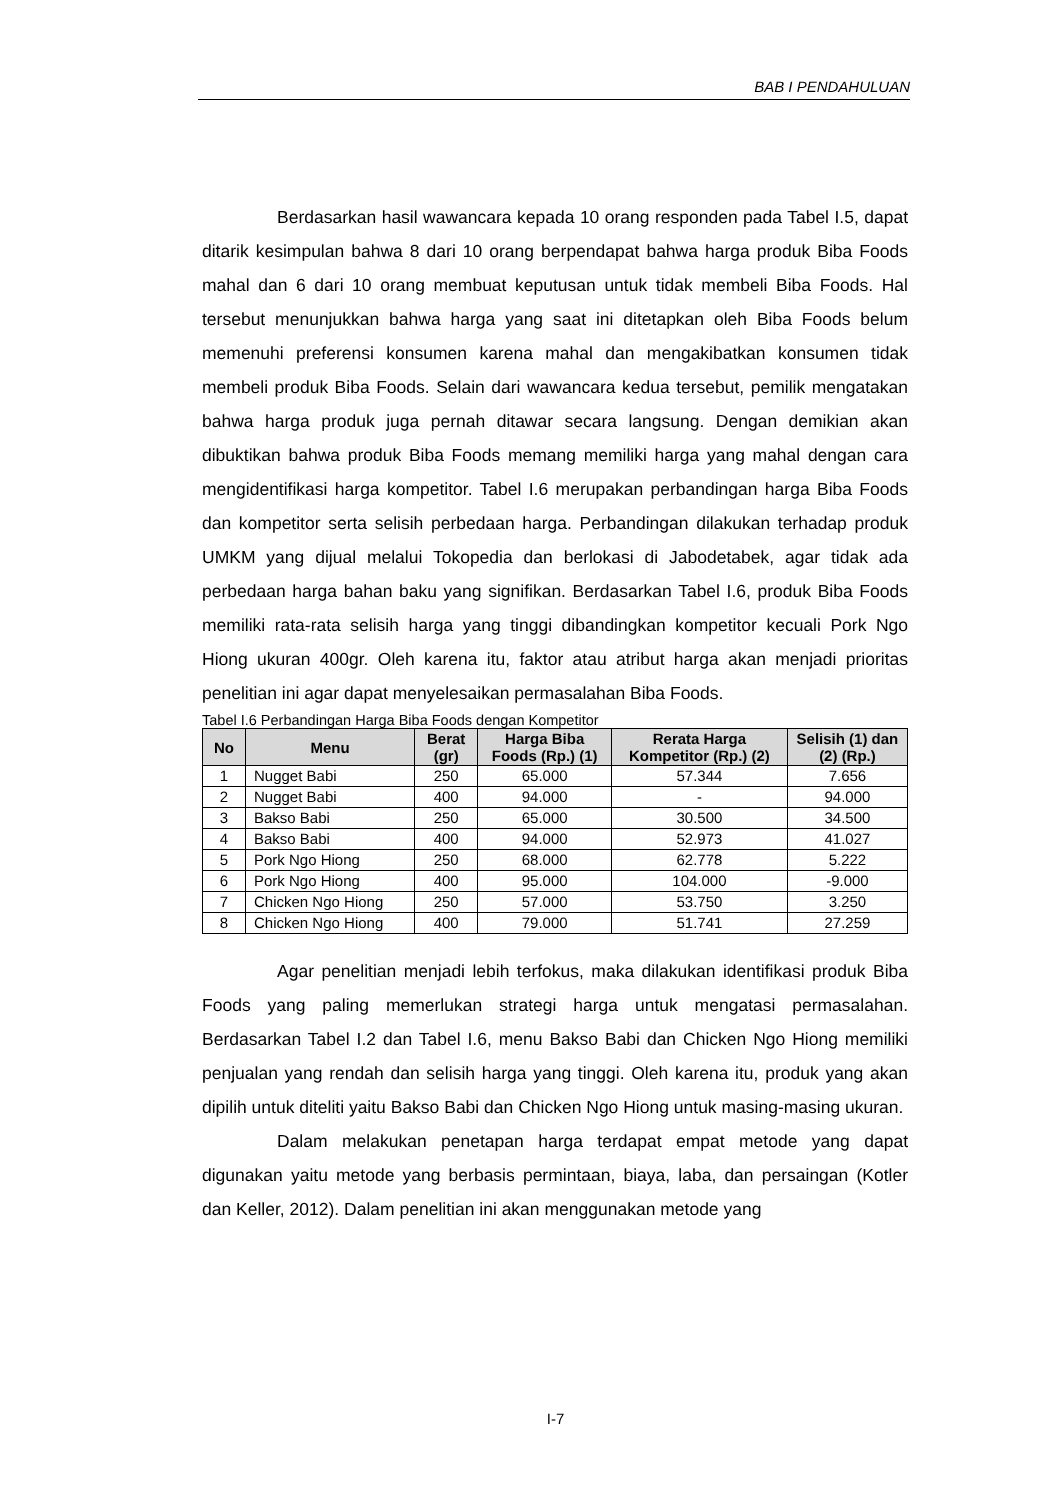BAB I PENDAHULUAN
Berdasarkan hasil wawancara kepada 10 orang responden pada Tabel I.5, dapat ditarik kesimpulan bahwa 8 dari 10 orang berpendapat bahwa harga produk Biba Foods mahal dan 6 dari 10 orang membuat keputusan untuk tidak membeli Biba Foods. Hal tersebut menunjukkan bahwa harga yang saat ini ditetapkan oleh Biba Foods belum memenuhi preferensi konsumen karena mahal dan mengakibatkan konsumen tidak membeli produk Biba Foods. Selain dari wawancara kedua tersebut, pemilik mengatakan bahwa harga produk juga pernah ditawar secara langsung. Dengan demikian akan dibuktikan bahwa produk Biba Foods memang memiliki harga yang mahal dengan cara mengidentifikasi harga kompetitor. Tabel I.6 merupakan perbandingan harga Biba Foods dan kompetitor serta selisih perbedaan harga. Perbandingan dilakukan terhadap produk UMKM yang dijual melalui Tokopedia dan berlokasi di Jabodetabek, agar tidak ada perbedaan harga bahan baku yang signifikan. Berdasarkan Tabel I.6, produk Biba Foods memiliki rata-rata selisih harga yang tinggi dibandingkan kompetitor kecuali Pork Ngo Hiong ukuran 400gr. Oleh karena itu, faktor atau atribut harga akan menjadi prioritas penelitian ini agar dapat menyelesaikan permasalahan Biba Foods.
Tabel I.6 Perbandingan Harga Biba Foods dengan Kompetitor
| No | Menu | Berat (gr) | Harga Biba Foods (Rp.) (1) | Rerata Harga Kompetitor (Rp.) (2) | Selisih (1) dan (2) (Rp.) |
| --- | --- | --- | --- | --- | --- |
| 1 | Nugget Babi | 250 | 65.000 | 57.344 | 7.656 |
| 2 | Nugget Babi | 400 | 94.000 | - | 94.000 |
| 3 | Bakso Babi | 250 | 65.000 | 30.500 | 34.500 |
| 4 | Bakso Babi | 400 | 94.000 | 52.973 | 41.027 |
| 5 | Pork Ngo Hiong | 250 | 68.000 | 62.778 | 5.222 |
| 6 | Pork Ngo Hiong | 400 | 95.000 | 104.000 | -9.000 |
| 7 | Chicken Ngo Hiong | 250 | 57.000 | 53.750 | 3.250 |
| 8 | Chicken Ngo Hiong | 400 | 79.000 | 51.741 | 27.259 |
Agar penelitian menjadi lebih terfokus, maka dilakukan identifikasi produk Biba Foods yang paling memerlukan strategi harga untuk mengatasi permasalahan. Berdasarkan Tabel I.2 dan Tabel I.6, menu Bakso Babi dan Chicken Ngo Hiong memiliki penjualan yang rendah dan selisih harga yang tinggi. Oleh karena itu, produk yang akan dipilih untuk diteliti yaitu Bakso Babi dan Chicken Ngo Hiong untuk masing-masing ukuran.
Dalam melakukan penetapan harga terdapat empat metode yang dapat digunakan yaitu metode yang berbasis permintaan, biaya, laba, dan persaingan (Kotler dan Keller, 2012). Dalam penelitian ini akan menggunakan metode yang
I-7